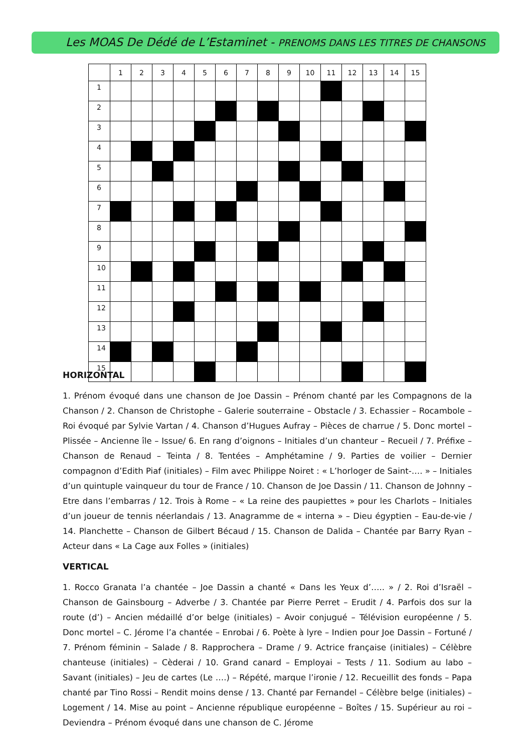Les MOAS De Dédé de L’Estaminet - PRENOMS DANS LES TITRES DE CHANSONS
| | 1 | 2 | 3 | 4 | 5 | 6 | 7 | 8 | 9 | 10 | 11 | 12 | 13 | 14 | 15 |
| 1 | | | | | | | | | | | | | | | |
| 2 | | | | | | | | | | | | | | | |
| 3 | | | | | | | | | | | | | | | |
| 4 | | | | | | | | | | | | | | | |
| 5 | | | | | | | | | | | | | | | |
| 6 | | | | | | | | | | | | | | | |
| 7 | | | | | | | | | | | | | | | |
| 8 | | | | | | | | | | | | | | | |
| 9 | | | | | | | | | | | | | | | |
| 10 | | | | | | | | | | | | | | | |
| 11 | | | | | | | | | | | | | | | |
| 12 | | | | | | | | | | | | | | | |
| 13 | | | | | | | | | | | | | | | |
| 14 | | | | | | | | | | | | | | | |
| 15 | | | | | | | | | | | | | | | |
HORIZONTAL
1. Prénom évoqué dans une chanson de Joe Dassin – Prénom chanté par les Compagnons de la Chanson / 2. Chanson de Christophe – Galerie souterraine – Obstacle / 3. Echassier – Rocambole – Roi évoqué par Sylvie Vartan / 4. Chanson d’Hugues Aufray – Pièces de charrue / 5. Donc mortel – Plissée – Ancienne île – Issue/ 6. En rang d’oignons – Initiales d’un chanteur – Recueil / 7. Préfixe – Chanson de Renaud – Teinta / 8. Tentées – Amphétamine / 9. Parties de voilier – Dernier compagnon d’Edith Piaf (initiales) – Film avec Philippe Noiret : « L’horloger de Saint-…. » – Initiales d’un quintuple vainqueur du tour de France / 10. Chanson de Joe Dassin / 11. Chanson de Johnny – Etre dans l’embarras / 12. Trois à Rome – « La reine des paupiettes » pour les Charlots – Initiales d’un joueur de tennis néerlandais / 13. Anagramme de « interna » – Dieu égyptien – Eau-de-vie / 14. Planchette – Chanson de Gilbert Bécaud / 15. Chanson de Dalida – Chantée par Barry Ryan – Acteur dans « La Cage aux Folles » (initiales)
VERTICAL
1. Rocco Granata l’a chantée – Joe Dassin a chanté « Dans les Yeux d’….. » / 2. Roi d’Israël – Chanson de Gainsbourg – Adverbe / 3. Chantée par Pierre Perret – Erudit / 4. Parfois dos sur la route (d’) – Ancien médaillé d’or belge (initiales) – Avoir conjugué – Télévision européenne / 5. Donc mortel – C. Jérome l’a chantée – Enrobai / 6. Poète à lyre – Indien pour Joe Dassin – Fortuné / 7. Prénom féminin – Salade / 8. Rapprochera – Drame / 9. Actrice française (initiales) – Célèbre chanteuse (initiales) – Cèderai / 10. Grand canard – Employai – Tests / 11. Sodium au labo – Savant (initiales) – Jeu de cartes (Le ….) – Répété, marque l’ironie / 12. Recueillit des fonds – Papa chanté par Tino Rossi – Rendit moins dense / 13. Chanté par Fernandel – Célèbre belge (initiales) – Logement / 14. Mise au point – Ancienne république européenne – Boîtes / 15. Supérieur au roi – Deviendra – Prénom évoqué dans une chanson de C. Jérome